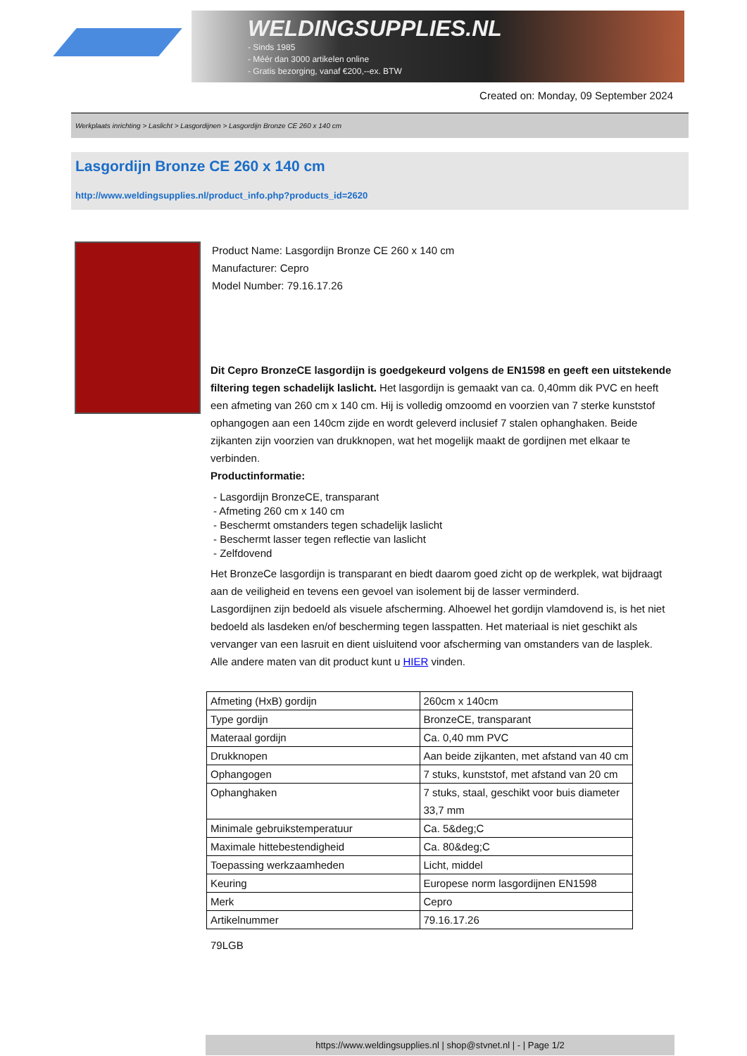WELDINGSUPPLIES.NL
- Sinds 1985
- Méér dan 3000 artikelen online
- Gratis bezorging, vanaf €200,--ex. BTW
Created on: Monday, 09 September 2024
Werkplaats inrichting > Laslicht > Lasgordijnen > Lasgordijn Bronze CE 260 x 140 cm
Lasgordijn Bronze CE 260 x 140 cm
http://www.weldingsupplies.nl/product_info.php?products_id=2620
Product Name: Lasgordijn Bronze CE 260 x 140 cm
Manufacturer: Cepro
Model Number: 79.16.17.26
Dit Cepro BronzeCE lasgordijn is goedgekeurd volgens de EN1598 en geeft een uitstekende filtering tegen schadelijk laslicht. Het lasgordijn is gemaakt van ca. 0,40mm dik PVC en heeft een afmeting van 260 cm x 140 cm. Hij is volledig omzoomd en voorzien van 7 sterke kunststof ophangogen aan een 140cm zijde en wordt geleverd inclusief 7 stalen ophanghaken. Beide zijkanten zijn voorzien van drukknopen, wat het mogelijk maakt de gordijnen met elkaar te verbinden.
Productinformatie:
- Lasgordijn BronzeCE, transparant
- Afmeting 260 cm x 140 cm
- Beschermt omstanders tegen schadelijk laslicht
- Beschermt lasser tegen reflectie van laslicht
- Zelfdovend
Het BronzeCe lasgordijn is transparant en biedt daarom goed zicht op de werkplek, wat bijdraagt aan de veiligheid en tevens een gevoel van isolement bij de lasser verminderd.
Lasgordijnen zijn bedoeld als visuele afscherming. Alhoewel het gordijn vlamdovend is, is het niet bedoeld als lasdeken en/of bescherming tegen lasspatten. Het materiaal is niet geschikt als vervanger van een lasruit en dient uisluitend voor afscherming van omstanders van de lasplek.
Alle andere maten van dit product kunt u HIER vinden.
| Afmeting (HxB) gordijn | 260cm x 140cm |
| Type gordijn | BronzeCE, transparant |
| Materaal gordijn | Ca. 0,40 mm PVC |
| Drukknopen | Aan beide zijkanten, met afstand van 40 cm |
| Ophangogen | 7 stuks, kunststof, met afstand van 20 cm |
| Ophanghaken | 7 stuks, staal, geschikt voor buis diameter 33,7 mm |
| Minimale gebruikstemperatuur | Ca. 5&deg;C |
| Maximale hittebestendigheid | Ca. 80&deg;C |
| Toepassing werkzaamheden | Licht, middel |
| Keuring | Europese norm lasgordijnen EN1598 |
| Merk | Cepro |
| Artikelnummer | 79.16.17.26 |
79LGB
https://www.weldingsupplies.nl | shop@stvnet.nl | - | Page 1/2